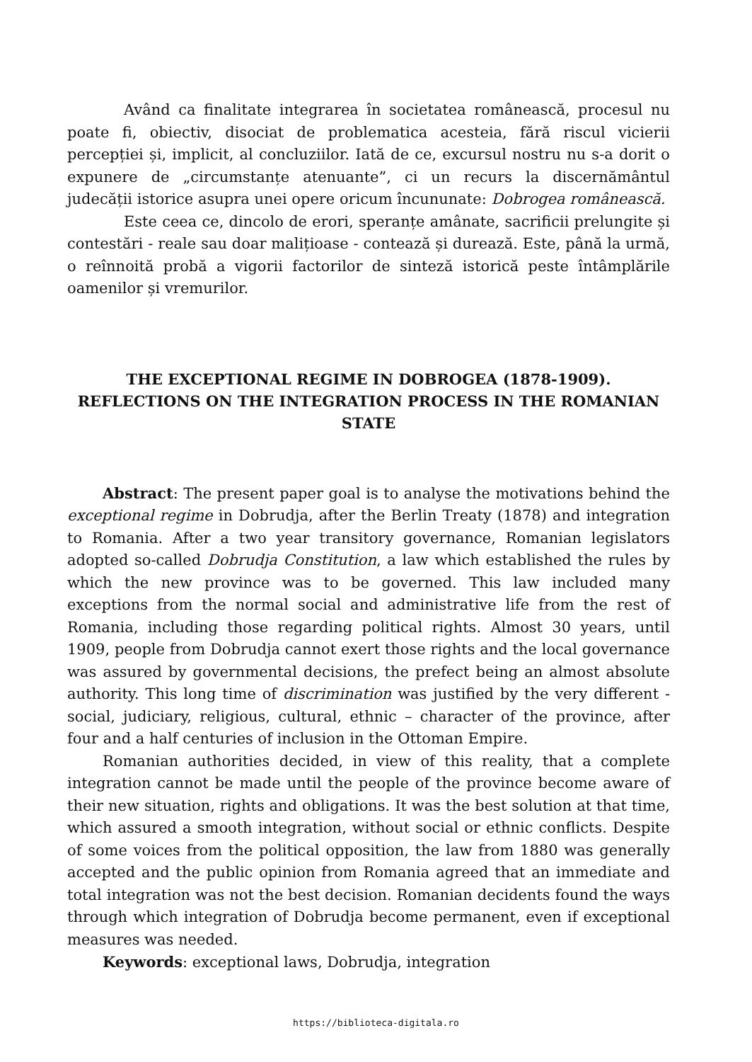Având ca finalitate integrarea în societatea românească, procesul nu poate fi, obiectiv, disociat de problematica acesteia, fără riscul vicierii percepției și, implicit, al concluziilor. Iată de ce, excursul nostru nu s-a dorit o expunere de „circumstanțe atenuante”, ci un recurs la discernământul judecății istorice asupra unei opere oricum încununate: Dobrogea românească.
Este ceea ce, dincolo de erori, speranțe amânate, sacrificii prelungite și contestări - reale sau doar malițioase - contează și durează. Este, până la urmă, o reînnoită probă a vigorii factorilor de sinteză istorică peste întâmplările oamenilor și vremurilor.
THE EXCEPTIONAL REGIME IN DOBROGEA (1878-1909). REFLECTIONS ON THE INTEGRATION PROCESS IN THE ROMANIAN STATE
Abstract: The present paper goal is to analyse the motivations behind the exceptional regime in Dobrudja, after the Berlin Treaty (1878) and integration to Romania. After a two year transitory governance, Romanian legislators adopted so-called Dobrudja Constitution, a law which established the rules by which the new province was to be governed. This law included many exceptions from the normal social and administrative life from the rest of Romania, including those regarding political rights. Almost 30 years, until 1909, people from Dobrudja cannot exert those rights and the local governance was assured by governmental decisions, the prefect being an almost absolute authority. This long time of discrimination was justified by the very different - social, judiciary, religious, cultural, ethnic – character of the province, after four and a half centuries of inclusion in the Ottoman Empire.
Romanian authorities decided, in view of this reality, that a complete integration cannot be made until the people of the province become aware of their new situation, rights and obligations. It was the best solution at that time, which assured a smooth integration, without social or ethnic conflicts. Despite of some voices from the political opposition, the law from 1880 was generally accepted and the public opinion from Romania agreed that an immediate and total integration was not the best decision. Romanian decidents found the ways through which integration of Dobrudja become permanent, even if exceptional measures was needed.
Keywords: exceptional laws, Dobrudja, integration
https://biblioteca-digitala.ro